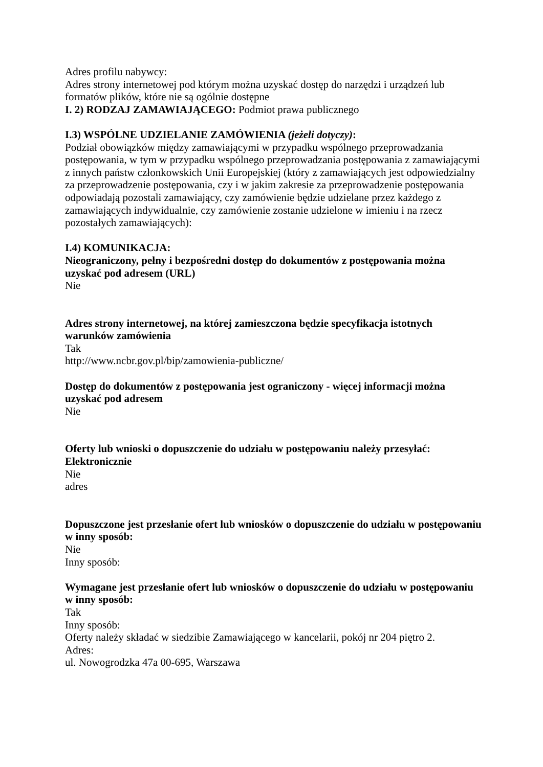Adres profilu nabywcy:
Adres strony internetowej pod którym można uzyskać dostęp do narzędzi i urządzeń lub formatów plików, które nie są ogólnie dostępne
I. 2) RODZAJ ZAMAWIAJĄCEGO: Podmiot prawa publicznego
I.3) WSPÓLNE UDZIELANIE ZAMÓWIENIA (jeżeli dotyczy):
Podział obowiązków między zamawiającymi w przypadku wspólnego przeprowadzania postępowania, w tym w przypadku wspólnego przeprowadzania postępowania z zamawiającymi z innych państw członkowskich Unii Europejskiej (który z zamawiających jest odpowiedzialny za przeprowadzenie postępowania, czy i w jakim zakresie za przeprowadzenie postępowania odpowiadają pozostali zamawiający, czy zamówienie będzie udzielane przez każdego z zamawiających indywidualnie, czy zamówienie zostanie udzielone w imieniu i na rzecz pozostałych zamawiających):
I.4) KOMUNIKACJA:
Nieograniczony, pełny i bezpośredni dostęp do dokumentów z postępowania można uzyskać pod adresem (URL)
Nie
Adres strony internetowej, na której zamieszczona będzie specyfikacja istotnych warunków zamówienia
Tak
http://www.ncbr.gov.pl/bip/zamowienia-publiczne/
Dostęp do dokumentów z postępowania jest ograniczony - więcej informacji można uzyskać pod adresem
Nie
Oferty lub wnioski o dopuszczenie do udziału w postępowaniu należy przesyłać: Elektronicznie
Nie
adres
Dopuszczone jest przesłanie ofert lub wniosków o dopuszczenie do udziału w postępowaniu w inny sposób:
Nie
Inny sposób:
Wymagane jest przesłanie ofert lub wniosków o dopuszczenie do udziału w postępowaniu w inny sposób:
Tak
Inny sposób:
Oferty należy składać w siedzibie Zamawiającego w kancelarii, pokój nr 204 piętro 2.
Adres:
ul. Nowogrodzka 47a 00-695, Warszawa